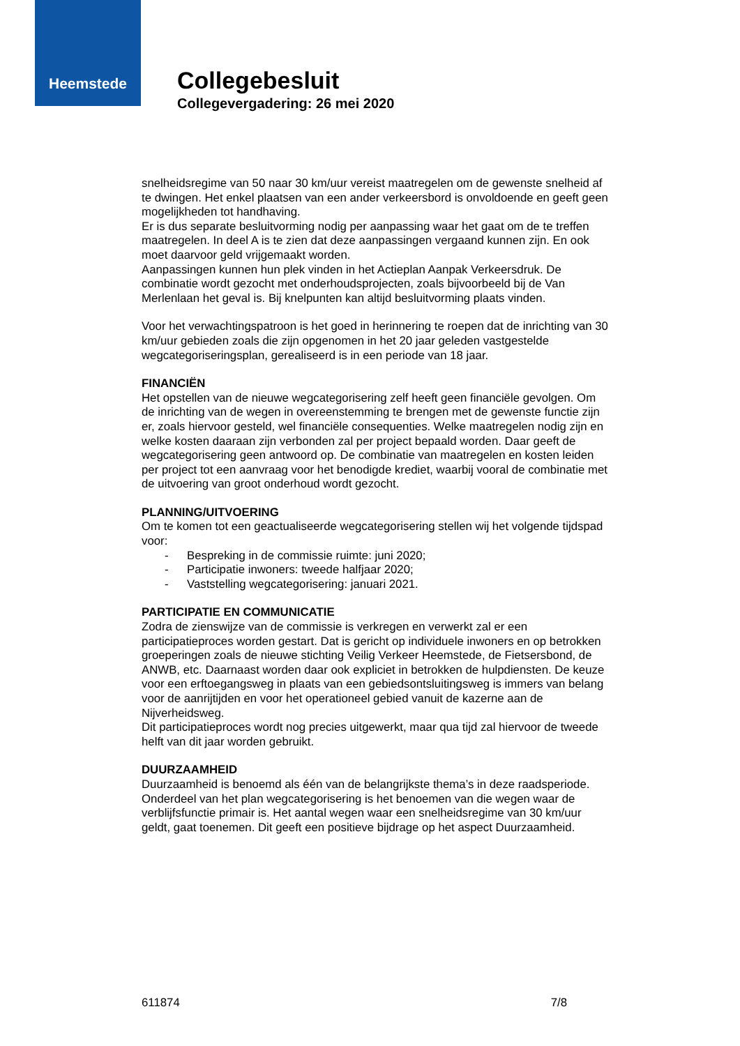Heemstede
Collegebesluit
Collegevergadering: 26 mei 2020
snelheidsregime van 50 naar 30 km/uur vereist maatregelen om de gewenste snelheid af te dwingen. Het enkel plaatsen van een ander verkeersbord is onvoldoende en geeft geen mogelijkheden tot handhaving.
Er is dus separate besluitvorming nodig per aanpassing waar het gaat om de te treffen maatregelen. In deel A is te zien dat deze aanpassingen vergaand kunnen zijn. En ook moet daarvoor geld vrijgemaakt worden.
Aanpassingen kunnen hun plek vinden in het Actieplan Aanpak Verkeersdruk. De combinatie wordt gezocht met onderhoudsprojecten, zoals bijvoorbeeld bij de Van Merlenlaan het geval is. Bij knelpunten kan altijd besluitvorming plaats vinden.
Voor het verwachtingspatroon is het goed in herinnering te roepen dat de inrichting van 30 km/uur gebieden zoals die zijn opgenomen in het 20 jaar geleden vastgestelde wegcategoriseringsplan, gerealiseerd is in een periode van 18 jaar.
FINANCIËN
Het opstellen van de nieuwe wegcategorisering zelf heeft geen financiële gevolgen. Om de inrichting van de wegen in overeenstemming te brengen met de gewenste functie zijn er, zoals hiervoor gesteld, wel financiële consequenties. Welke maatregelen nodig zijn en welke kosten daaraan zijn verbonden zal per project bepaald worden. Daar geeft de wegcategorisering geen antwoord op. De combinatie van maatregelen en kosten leiden per project tot een aanvraag voor het benodigde krediet, waarbij vooral de combinatie met de uitvoering van groot onderhoud wordt gezocht.
PLANNING/UITVOERING
Om te komen tot een geactualiseerde wegcategorisering stellen wij het volgende tijdspad voor:
- Bespreking in de commissie ruimte: juni 2020;
- Participatie inwoners: tweede halfjaar 2020;
- Vaststelling wegcategorisering: januari 2021.
PARTICIPATIE EN COMMUNICATIE
Zodra de zienswijze van de commissie is verkregen en verwerkt zal er een participatieproces worden gestart. Dat is gericht op individuele inwoners en op betrokken groeperingen zoals de nieuwe stichting Veilig Verkeer Heemstede, de Fietsersbond, de ANWB, etc. Daarnaast worden daar ook expliciet in betrokken de hulpdiensten. De keuze voor een erftoegangsweg in plaats van een gebiedsontsluitingsweg is immers van belang voor de aanrijtijden en voor het operationeel gebied vanuit de kazerne aan de Nijverheidsweg.
Dit participatieproces wordt nog precies uitgewerkt, maar qua tijd zal hiervoor de tweede helft van dit jaar worden gebruikt.
DUURZAAMHEID
Duurzaamheid is benoemd als één van de belangrijkste thema’s in deze raadsperiode. Onderdeel van het plan wegcategorisering is het benoemen van die wegen waar de verblijfsfunctie primair is. Het aantal wegen waar een snelheidsregime van 30 km/uur geldt, gaat toenemen. Dit geeft een positieve bijdrage op het aspect Duurzaamheid.
611874 7/8